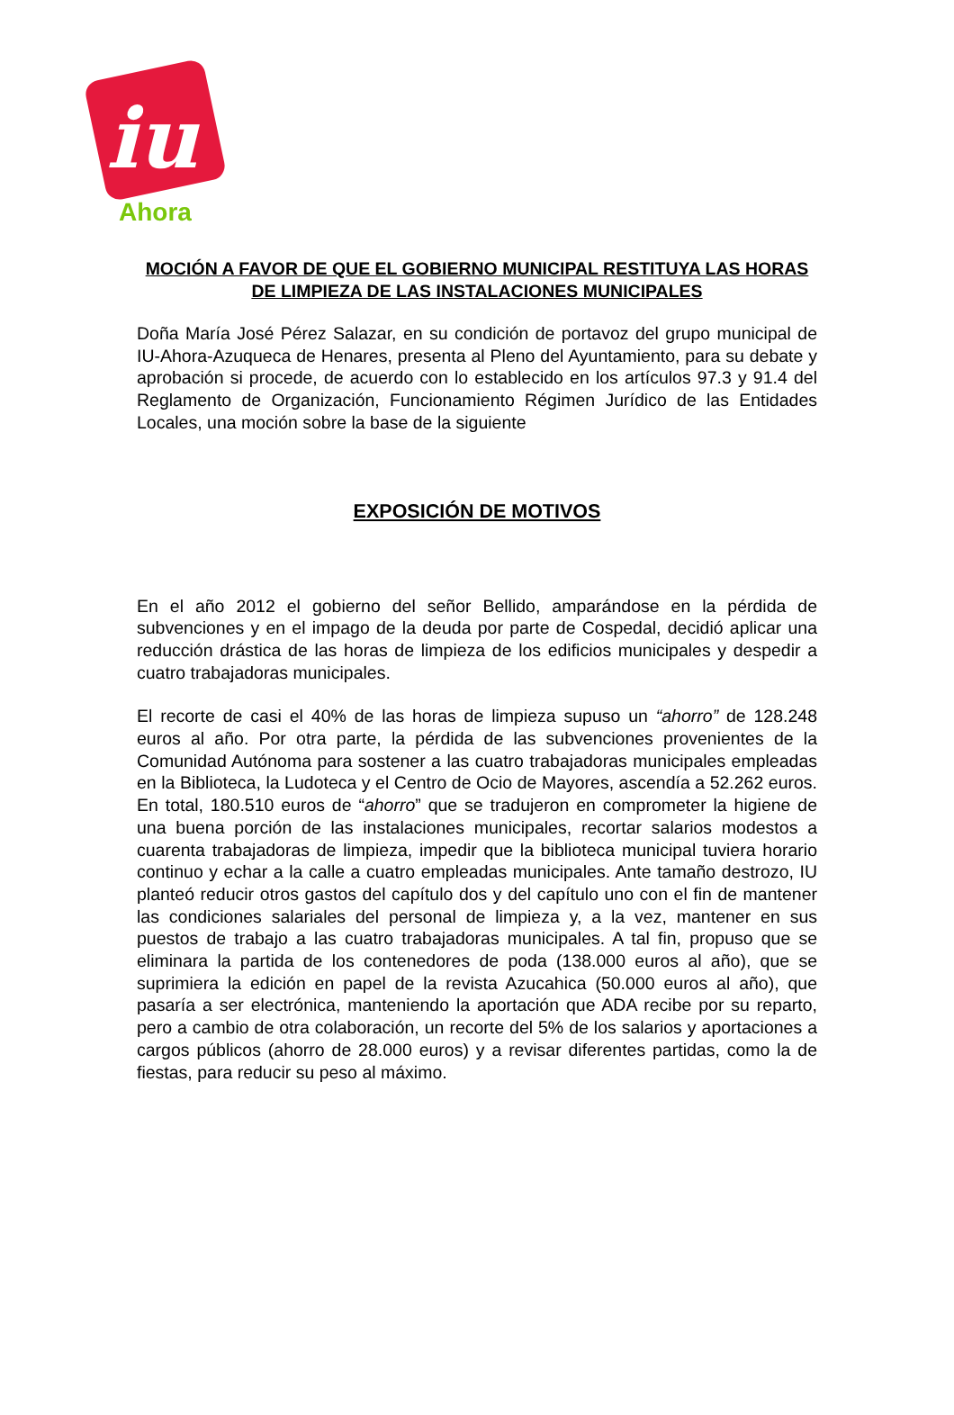iu
Ahora
MOCIÓN A FAVOR DE QUE EL GOBIERNO MUNICIPAL RESTITUYA LAS HORAS DE LIMPIEZA DE LAS INSTALACIONES MUNICIPALES
Doña María José Pérez Salazar, en su condición de portavoz del grupo municipal de IU-Ahora-Azuqueca de Henares, presenta al Pleno del Ayuntamiento, para su debate y aprobación si procede, de acuerdo con lo establecido en los artículos 97.3 y 91.4 del Reglamento de Organización, Funcionamiento Régimen Jurídico de las Entidades Locales, una moción sobre la base de la siguiente
EXPOSICIÓN DE MOTIVOS
En el año 2012 el gobierno del señor Bellido, amparándose en la pérdida de subvenciones y en el impago de la deuda por parte de Cospedal, decidió aplicar una reducción drástica de las horas de limpieza de los edificios municipales y despedir a cuatro trabajadoras municipales.
El recorte de casi el 40% de las horas de limpieza supuso un “ahorro” de 128.248 euros al año. Por otra parte, la pérdida de las subvenciones provenientes de la Comunidad Autónoma para sostener a las cuatro trabajadoras municipales empleadas en la Biblioteca, la Ludoteca y el Centro de Ocio de Mayores, ascendía a 52.262 euros. En total, 180.510 euros de “ahorro” que se tradujeron en comprometer la higiene de una buena porción de las instalaciones municipales, recortar salarios modestos a cuarenta trabajadoras de limpieza, impedir que la biblioteca municipal tuviera horario continuo y echar a la calle a cuatro empleadas municipales. Ante tamaño destrozo, IU planteó reducir otros gastos del capítulo dos y del capítulo uno con el fin de mantener las condiciones salariales del personal de limpieza y, a la vez, mantener en sus puestos de trabajo a las cuatro trabajadoras municipales. A tal fin, propuso que se eliminara la partida de los contenedores de poda (138.000 euros al año), que se suprimiera la edición en papel de la revista Azucahica (50.000 euros al año), que pasaría a ser electrónica, manteniendo la aportación que ADA recibe por su reparto, pero a cambio de otra colaboración, un recorte del 5% de los salarios y aportaciones a cargos públicos (ahorro de 28.000 euros) y a revisar diferentes partidas, como la de fiestas, para reducir su peso al máximo.